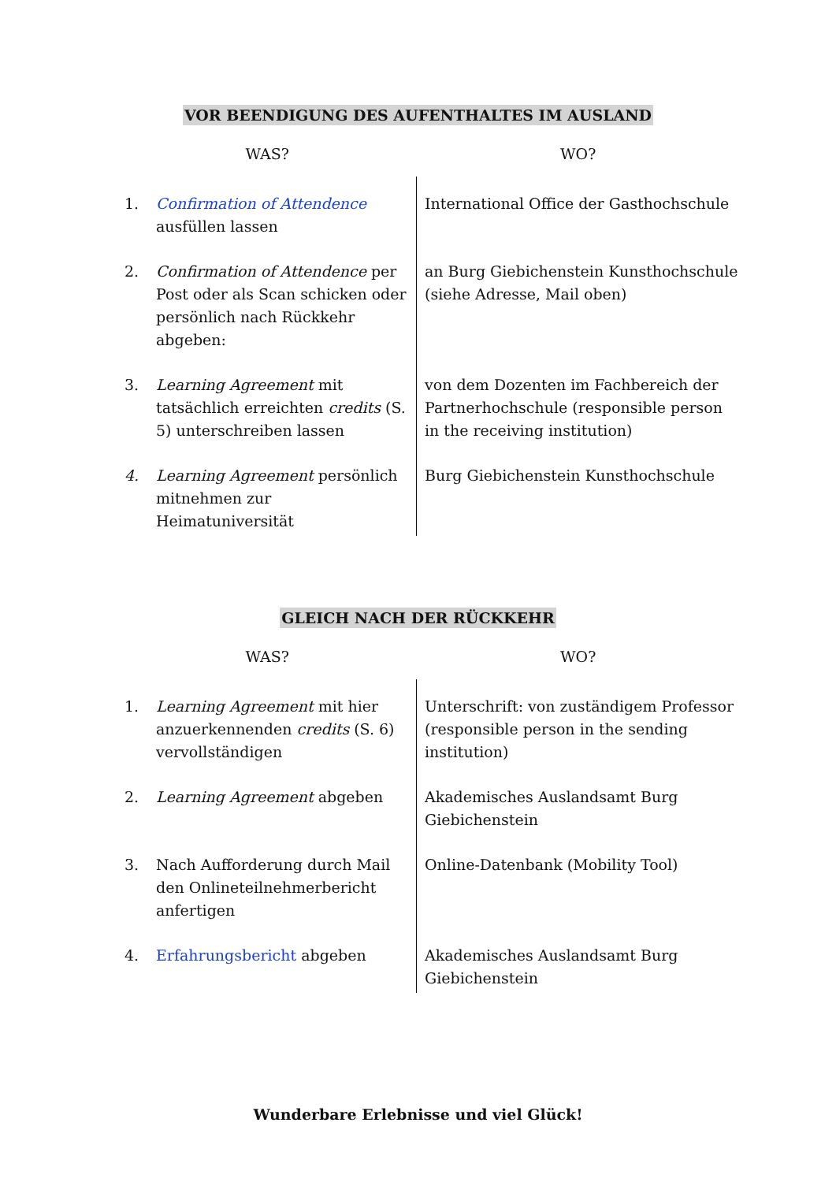VOR BEENDIGUNG DES AUFENTHALTES IM AUSLAND
| WAS? | | WO? |
| --- | --- | --- |
| 1. | Confirmation of Attendence ausfüllen lassen | International Office der Gasthochschule |
| 2. | Confirmation of Attendence per Post oder als Scan schicken oder persönlich nach Rückkehr abgeben: | an Burg Giebichenstein Kunsthochschule (siehe Adresse, Mail oben) |
| 3. | Learning Agreement mit tatsächlich erreichten credits (S. 5) unterschreiben lassen | von dem Dozenten im Fachbereich der Partnerhochschule (responsible person in the receiving institution) |
| 4. | Learning Agreement persönlich mitnehmen zur Heimatuniversität | Burg Giebichenstein Kunsthochschule |
GLEICH NACH DER RÜCKKEHR
| WAS? | | WO? |
| --- | --- | --- |
| 1. | Learning Agreement mit hier anzuerkennenden credits (S. 6) vervollständigen | Unterschrift: von zuständigem Professor (responsible person in the sending institution) |
| 2. | Learning Agreement abgeben | Akademisches Auslandsamt Burg Giebichenstein |
| 3. | Nach Aufforderung durch Mail den Onlineteilnehmerbericht anfertigen | Online-Datenbank (Mobility Tool) |
| 4. | Erfahrungsbericht abgeben | Akademisches Auslandsamt Burg Giebichenstein |
Wunderbare Erlebnisse und viel Glück!